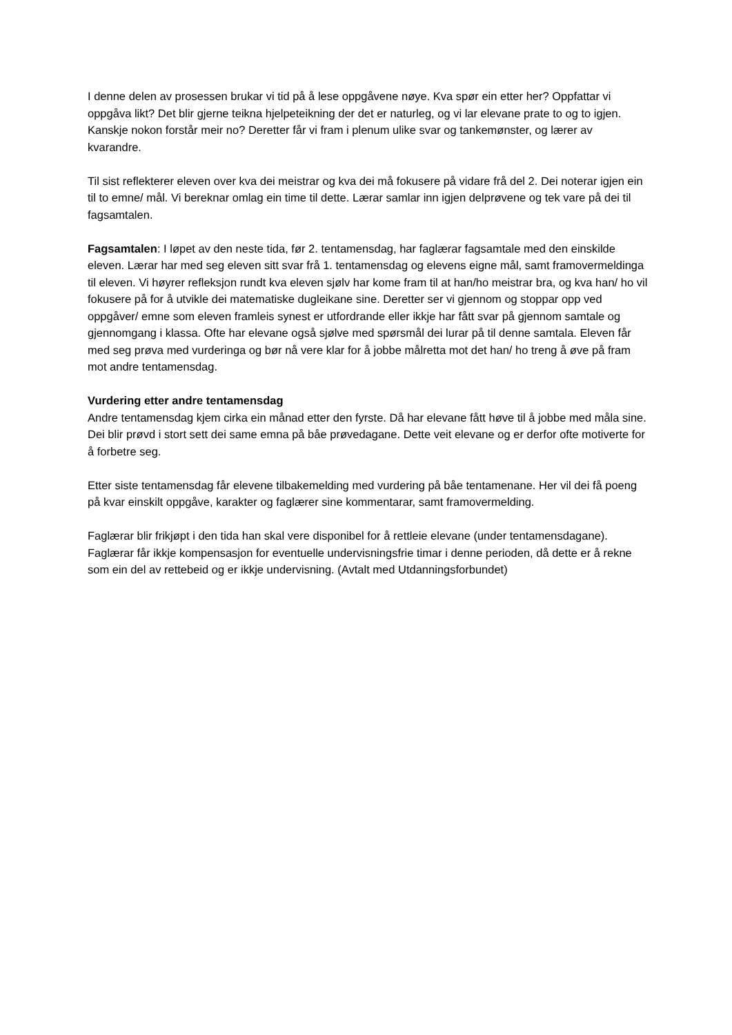I denne delen av prosessen brukar vi tid på å lese oppgåvene nøye. Kva spør ein etter her? Oppfattar vi oppgåva likt? Det blir gjerne teikna hjelpeteikning der det er naturleg, og vi lar elevane prate to og to igjen. Kanskje nokon forstår meir no? Deretter får vi fram i plenum ulike svar og tankemønster, og lærer av kvarandre.
Til sist reflekterer eleven over kva dei meistrar og kva dei må fokusere på vidare frå del 2. Dei noterar igjen ein til to emne/ mål. Vi bereknar omlag ein time til dette. Lærar samlar inn igjen delprøvene og tek vare på dei til fagsamtalen.
Fagsamtalen: I løpet av den neste tida, før 2. tentamensdag, har faglærar fagsamtale med den einskilde eleven. Lærar har med seg eleven sitt svar frå 1. tentamensdag og elevens eigne mål, samt framovermeldinga til eleven. Vi høyrer refleksjon rundt kva eleven sjølv har kome fram til at han/ho meistrar bra, og kva han/ ho vil fokusere på for å utvikle dei matematiske dugleikane sine. Deretter ser vi gjennom og stoppar opp ved oppgåver/ emne som eleven framleis synest er utfordrande eller ikkje har fått svar på gjennom samtale og gjennomgang i klassa. Ofte har elevane også sjølve med spørsmål dei lurar på til denne samtala. Eleven får med seg prøva med vurderinga og bør nå vere klar for å jobbe målretta mot det han/ ho treng å øve på fram mot andre tentamensdag.
Vurdering etter andre tentamensdag
Andre tentamensdag kjem cirka ein månad etter den fyrste. Då har elevane fått høve til å jobbe med måla sine. Dei blir prøvd i stort sett dei same emna på båe prøvedagane. Dette veit elevane og er derfor ofte motiverte for å forbetre seg.
Etter siste tentamensdag får elevene tilbakemelding med vurdering på båe tentamenane. Her vil dei få poeng på kvar einskilt oppgåve, karakter og faglærer sine kommentarar, samt framovermelding.
Faglærar blir frikjøpt i den tida han skal vere disponibel for å rettleie elevane (under tentamensdagane). Faglærar får ikkje kompensasjon for eventuelle undervisningsfrie timar i denne perioden, då dette er å rekne som ein del av rettebeid og er ikkje undervisning. (Avtalt med Utdanningsforbundet)